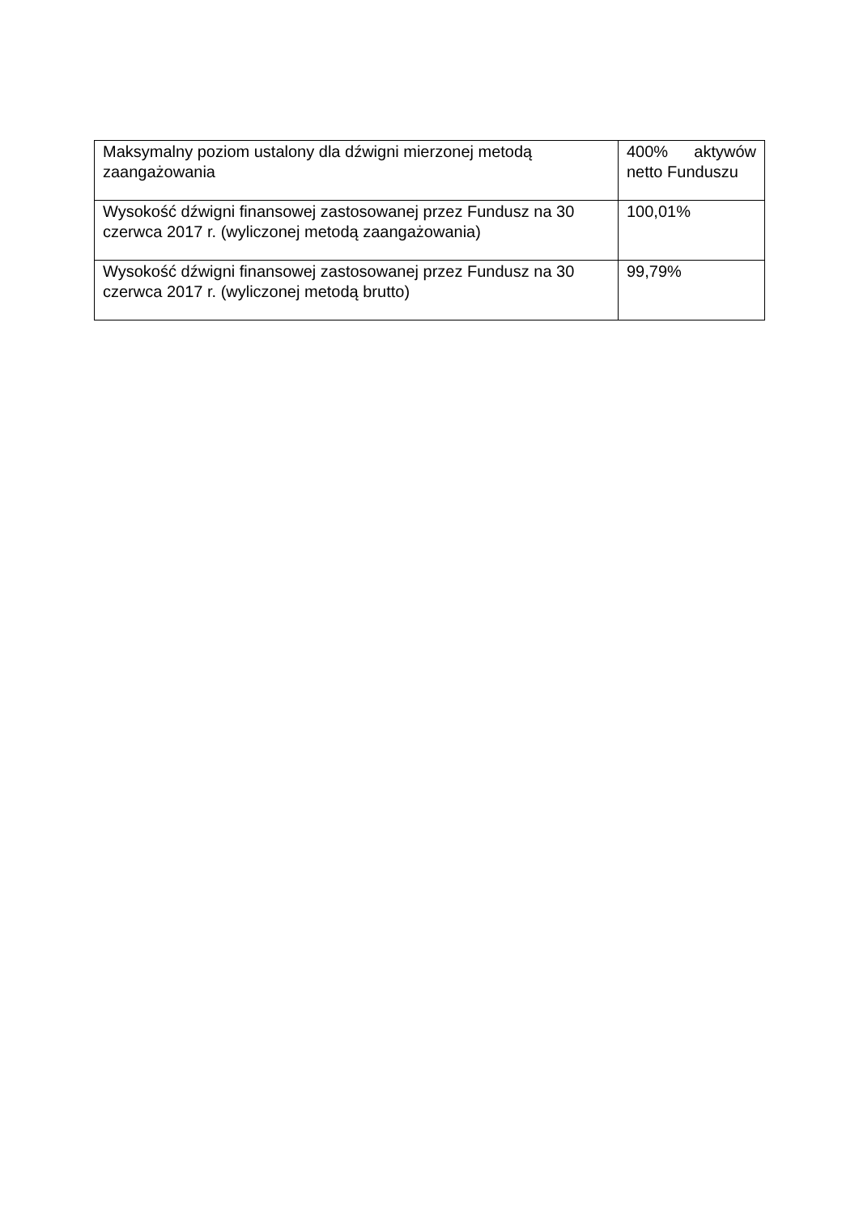| Maksymalny poziom ustalony dla dźwigni mierzonej metodą zaangażowania | 400% aktywów netto Funduszu |
| Wysokość dźwigni finansowej zastosowanej przez Fundusz na 30 czerwca 2017 r. (wyliczonej metodą zaangażowania) | 100,01% |
| Wysokość dźwigni finansowej zastosowanej przez Fundusz na 30 czerwca 2017 r. (wyliczonej metodą brutto) | 99,79% |